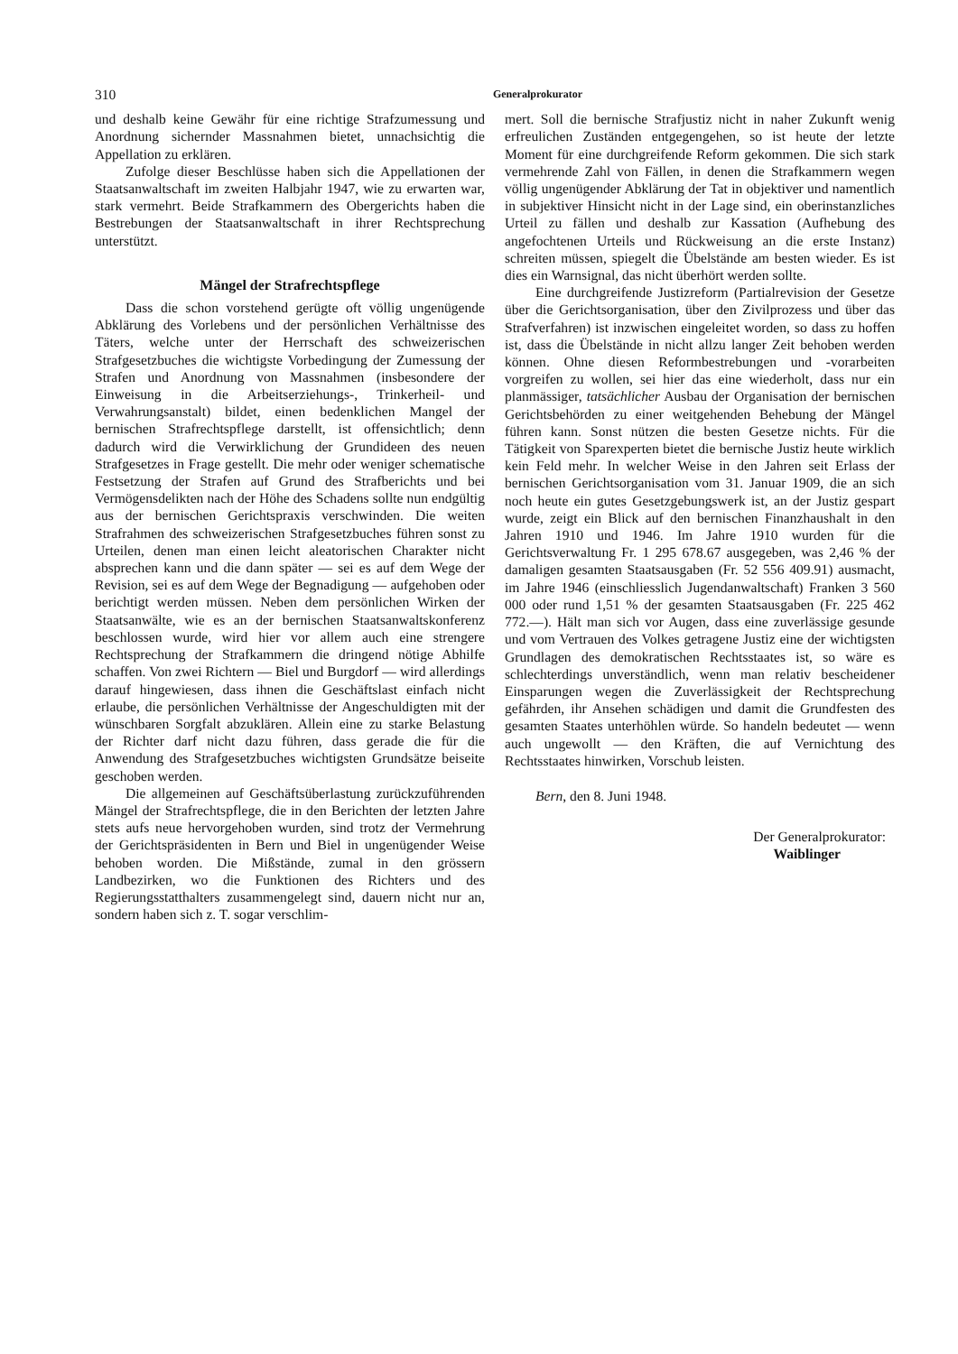310 Generalprokurator
und deshalb keine Gewähr für eine richtige Strafzumessung und Anordnung sichernder Massnahmen bietet, unnachsichtig die Appellation zu erklären.
Zufolge dieser Beschlüsse haben sich die Appellationen der Staatsanwaltschaft im zweiten Halbjahr 1947, wie zu erwarten war, stark vermehrt. Beide Strafkammern des Obergerichts haben die Bestrebungen der Staatsanwaltschaft in ihrer Rechtsprechung unterstützt.
Mängel der Strafrechtspflege
Dass die schon vorstehend gerügte oft völlig ungenügende Abklärung des Vorlebens und der persönlichen Verhältnisse des Täters, welche unter der Herrschaft des schweizerischen Strafgesetzbuches die wichtigste Vorbedingung der Zumessung der Strafen und Anordnung von Massnahmen (insbesondere der Einweisung in die Arbeitserziehungs-, Trinkerheil- und Verwahrungsanstalt) bildet, einen bedenklichen Mangel der bernischen Strafrechtspflege darstellt, ist offensichtlich; denn dadurch wird die Verwirklichung der Grundideen des neuen Strafgesetzes in Frage gestellt. Die mehr oder weniger schematische Festsetzung der Strafen auf Grund des Strafberichts und bei Vermögensdelikten nach der Höhe des Schadens sollte nun endgültig aus der bernischen Gerichtspraxis verschwinden. Die weiten Strafrahmen des schweizerischen Strafgesetzbuches führen sonst zu Urteilen, denen man einen leicht aleatorischen Charakter nicht absprechen kann und die dann später — sei es auf dem Wege der Revision, sei es auf dem Wege der Begnadigung — aufgehoben oder berichtigt werden müssen. Neben dem persönlichen Wirken der Staatsanwälte, wie es an der bernischen Staatsanwaltskonferenz beschlossen wurde, wird hier vor allem auch eine strengere Rechtsprechung der Strafkammern die dringend nötige Abhilfe schaffen. Von zwei Richtern — Biel und Burgdorf — wird allerdings darauf hingewiesen, dass ihnen die Geschäftslast einfach nicht erlaube, die persönlichen Verhältnisse der Angeschuldigten mit der wünschbaren Sorgfalt abzuklären. Allein eine zu starke Belastung der Richter darf nicht dazu führen, dass gerade die für die Anwendung des Strafgesetzbuches wichtigsten Grundsätze beiseite geschoben werden.
Die allgemeinen auf Geschäftsüberlastung zurückzuführenden Mängel der Strafrechtspflege, die in den Berichten der letzten Jahre stets aufs neue hervorgehoben wurden, sind trotz der Vermehrung der Gerichtspräsidenten in Bern und Biel in ungenügender Weise behoben worden. Die Mißstände, zumal in den grössern Landbezirken, wo die Funktionen des Richters und des Regierungsstatthalters zusammengelegt sind, dauern nicht nur an, sondern haben sich z. T. sogar verschlim-
mert. Soll die bernische Strafjustiz nicht in naher Zukunft wenig erfreulichen Zuständen entgegengehen, so ist heute der letzte Moment für eine durchgreifende Reform gekommen. Die sich stark vermehrende Zahl von Fällen, in denen die Strafkammern wegen völlig ungenügender Abklärung der Tat in objektiver und namentlich in subjektiver Hinsicht nicht in der Lage sind, ein oberinstanzliches Urteil zu fällen und deshalb zur Kassation (Aufhebung des angefochtenen Urteils und Rückweisung an die erste Instanz) schreiten müssen, spiegelt die Übelstände am besten wieder. Es ist dies ein Warnsignal, das nicht überhört werden sollte.
Eine durchgreifende Justizreform (Partialrevision der Gesetze über die Gerichtsorganisation, über den Zivilprozess und über das Strafverfahren) ist inzwischen eingeleitet worden, so dass zu hoffen ist, dass die Übelstände in nicht allzu langer Zeit behoben werden können. Ohne diesen Reformbestrebungen und -vorarbeiten vorgreifen zu wollen, sei hier das eine wiederholt, dass nur ein planmässiger, tatsächlicher Ausbau der Organisation der bernischen Gerichtsbehörden zu einer weitgehenden Behebung der Mängel führen kann. Sonst nützen die besten Gesetze nichts. Für die Tätigkeit von Sparexperten bietet die bernische Justiz heute wirklich kein Feld mehr. In welcher Weise in den Jahren seit Erlass der bernischen Gerichtsorganisation vom 31. Januar 1909, die an sich noch heute ein gutes Gesetzgebungswerk ist, an der Justiz gespart wurde, zeigt ein Blick auf den bernischen Finanzhaushalt in den Jahren 1910 und 1946. Im Jahre 1910 wurden für die Gerichtsverwaltung Fr. 1 295 678.67 ausgegeben, was 2,46 % der damaligen gesamten Staatsausgaben (Fr. 52 556 409.91) ausmacht, im Jahre 1946 (einschliesslich Jugendanwaltschaft) Franken 3 560 000 oder rund 1,51 % der gesamten Staatsausgaben (Fr. 225 462 772.—). Hält man sich vor Augen, dass eine zuverlässige gesunde und vom Vertrauen des Volkes getragene Justiz eine der wichtigsten Grundlagen des demokratischen Rechtsstaates ist, so wäre es schlechterdings unverständlich, wenn man relativ bescheidener Einsparungen wegen die Zuverlässigkeit der Rechtsprechung gefährden, ihr Ansehen schädigen und damit die Grundfesten des gesamten Staates unterhöhlen würde. So handeln bedeutet — wenn auch ungewollt — den Kräften, die auf Vernichtung des Rechtsstaates hinwirken, Vorschub leisten.
Bern, den 8. Juni 1948.
Der Generalprokurator:
Waiblinger